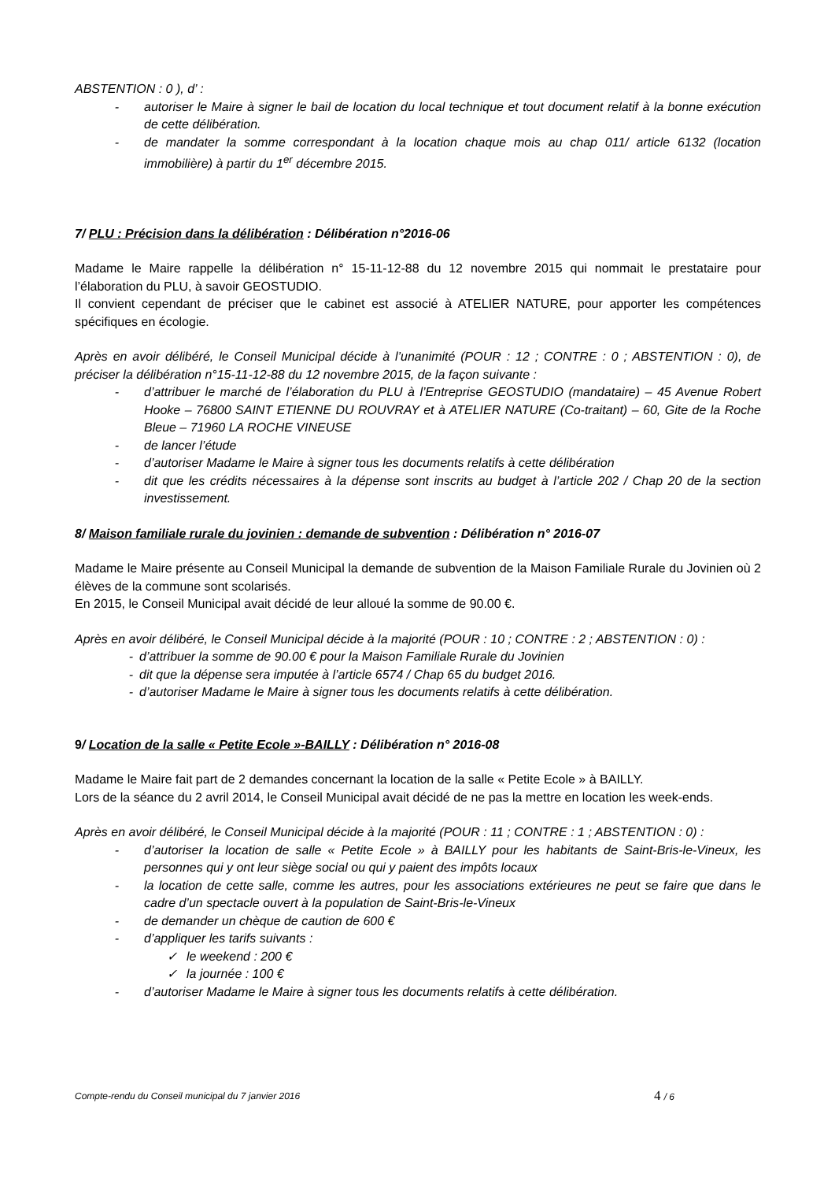ABSTENTION : 0 ), d’ :
- autoriser le Maire à signer le bail de location du local technique et tout document relatif à la bonne exécution de cette délibération.
- de mandater la somme correspondant à la location chaque mois au chap 011/ article 6132 (location immobilière) à partir du 1<sup>er</sup> décembre 2015.
7/ PLU : Précision dans la délibération : Délibération n°2016-06
Madame le Maire rappelle la délibération n° 15-11-12-88 du 12 novembre 2015 qui nommait le prestataire pour l’élaboration du PLU, à savoir GEOSTUDIO.
Il convient cependant de préciser que le cabinet est associé à ATELIER NATURE, pour apporter les compétences spécifiques en écologie.
Après en avoir délibéré, le Conseil Municipal décide à l’unanimité (POUR : 12 ; CONTRE : 0 ; ABSTENTION : 0), de préciser la délibération n°15-11-12-88 du 12 novembre 2015, de la façon suivante :
- d’attribuer le marché de l’élaboration du PLU à l’Entreprise GEOSTUDIO (mandataire) – 45 Avenue Robert Hooke – 76800 SAINT ETIENNE DU ROUVRAY et à ATELIER NATURE (Co-traitant) – 60, Gite de la Roche Bleue – 71960 LA ROCHE VINEUSE
- de lancer l’étude
- d’autoriser Madame le Maire à signer tous les documents relatifs à cette délibération
- dit que les crédits nécessaires à la dépense sont inscrits au budget à l’article 202 / Chap 20 de la section investissement.
8/ Maison familiale rurale du jovinien : demande de subvention : Délibération n° 2016-07
Madame le Maire présente au Conseil Municipal la demande de subvention de la Maison Familiale Rurale du Jovinien où 2 élèves de la commune sont scolarisés.
En 2015, le Conseil Municipal avait décidé de leur alloué la somme de 90.00 €.
Après en avoir délibéré, le Conseil Municipal décide à la majorité (POUR : 10 ; CONTRE : 2 ; ABSTENTION : 0) :
- d’attribuer la somme de 90.00 € pour la Maison Familiale Rurale du Jovinien
- dit que la dépense sera imputée à l’article 6574 / Chap 65 du budget 2016.
- d’autoriser Madame le Maire à signer tous les documents relatifs à cette délibération.
9/ Location de la salle « Petite Ecole »-BAILLY : Délibération n° 2016-08
Madame le Maire fait part de 2 demandes concernant la location de la salle « Petite Ecole » à BAILLY.
Lors de la séance du 2 avril 2014, le Conseil Municipal avait décidé de ne pas la mettre en location les week-ends.
Après en avoir délibéré, le Conseil Municipal décide à la majorité (POUR : 11 ; CONTRE : 1 ; ABSTENTION : 0) :
- d’autoriser la location de salle « Petite Ecole » à BAILLY pour les habitants de Saint-Bris-le-Vineux, les personnes qui y ont leur siège social ou qui y paient des impôts locaux
- la location de cette salle, comme les autres, pour les associations extérieures ne peut se faire que dans le cadre d’un spectacle ouvert à la population de Saint-Bris-le-Vineux
- de demander un chèque de caution de 600 €
- d’appliquer les tarifs suivants :
✓ le weekend : 200 €
✓ la journée : 100 €
- d’autoriser Madame le Maire à signer tous les documents relatifs à cette délibération.
Compte-rendu du Conseil municipal du 7 janvier 2016 4 / 6